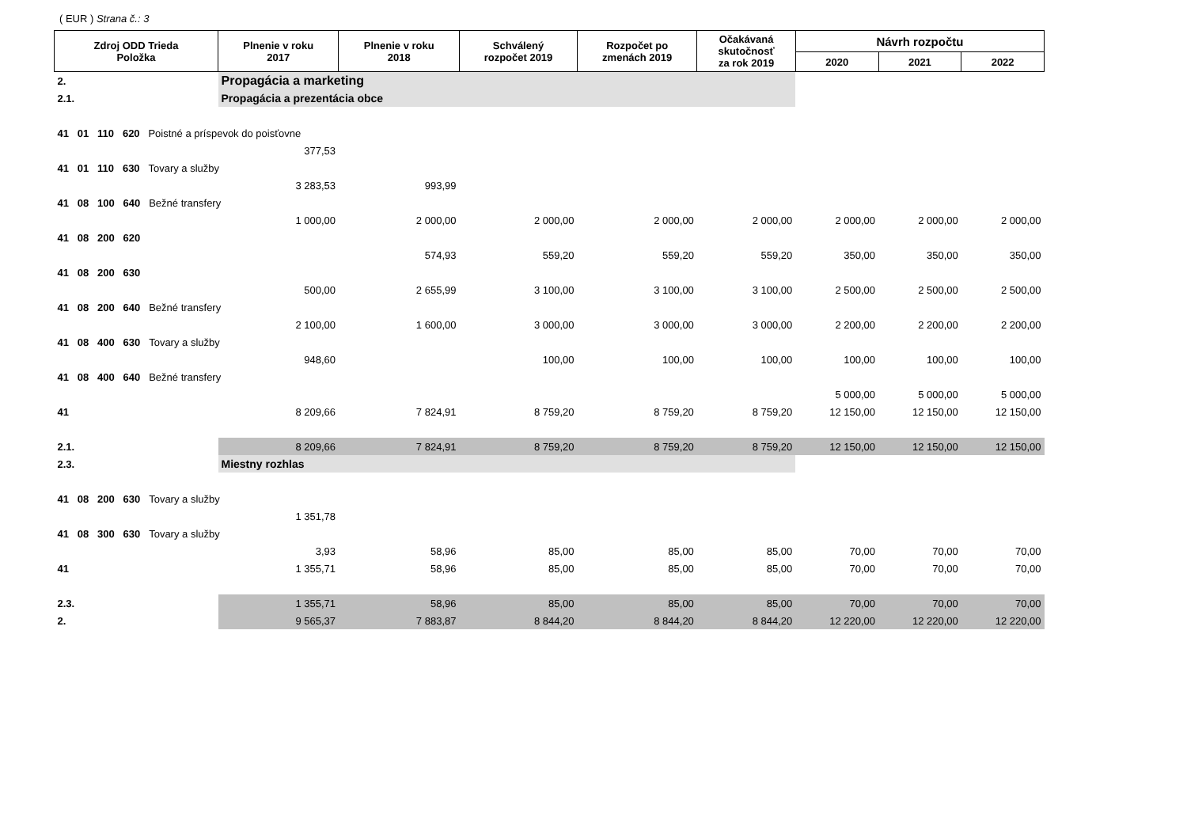( EUR ) Strana č.: 3
| Zdroj ODD Trieda Položka | Plnenie v roku 2017 | Plnenie v roku 2018 | Schválený rozpočet 2019 | Rozpočet po zmenách 2019 | Očakávaná skutočnosť za rok 2019 | Návrh rozpočtu | | |
| --- | --- | --- | --- | --- | --- | --- | --- | --- |
| | | | | | | 2020 | 2021 | 2022 |
| 2. | Propagácia a marketing | | | | | | | |
| 2.1. | Propagácia a prezentácia obce | | | | | | | |
| 41 01 110 620 Poistné a príspevok do poisťovne | | | | | | | | |
| | 377,53 | | | | | | | |
| 41 01 110 630 Tovary a služby | | | | | | | | |
| | 3 283,53 | 993,99 | | | | | | |
| 41 08 100 640 Bežné transfery | | | | | | | | |
| | 1 000,00 | 2 000,00 | 2 000,00 | 2 000,00 | 2 000,00 | 2 000,00 | 2 000,00 | 2 000,00 |
| 41 08 200 620 | | | | | | | | |
| | | 574,93 | 559,20 | 559,20 | 559,20 | 350,00 | 350,00 | 350,00 |
| 41 08 200 630 | | | | | | | | |
| | 500,00 | 2 655,99 | 3 100,00 | 3 100,00 | 3 100,00 | 2 500,00 | 2 500,00 | 2 500,00 |
| 41 08 200 640 Bežné transfery | | | | | | | | |
| | 2 100,00 | 1 600,00 | 3 000,00 | 3 000,00 | 3 000,00 | 2 200,00 | 2 200,00 | 2 200,00 |
| 41 08 400 630 Tovary a služby | | | | | | | | |
| | 948,60 | | 100,00 | 100,00 | 100,00 | 100,00 | 100,00 | 100,00 |
| 41 08 400 640 Bežné transfery | | | | | | | | |
| | | | | | | 5 000,00 | 5 000,00 | 5 000,00 |
| 41 | 8 209,66 | 7 824,91 | 8 759,20 | 8 759,20 | 8 759,20 | 12 150,00 | 12 150,00 | 12 150,00 |
| 2.1. | 8 209,66 | 7 824,91 | 8 759,20 | 8 759,20 | 8 759,20 | 12 150,00 | 12 150,00 | 12 150,00 |
| 2.3. | Miestny rozhlas | | | | | | | |
| 41 08 200 630 Tovary a služby | | | | | | | | |
| | 1 351,78 | | | | | | | |
| 41 08 300 630 Tovary a služby | | | | | | | | |
| | 3,93 | 58,96 | 85,00 | 85,00 | 85,00 | 70,00 | 70,00 | 70,00 |
| 41 | 1 355,71 | 58,96 | 85,00 | 85,00 | 85,00 | 70,00 | 70,00 | 70,00 |
| 2.3. | 1 355,71 | 58,96 | 85,00 | 85,00 | 85,00 | 70,00 | 70,00 | 70,00 |
| 2. | 9 565,37 | 7 883,87 | 8 844,20 | 8 844,20 | 8 844,20 | 12 220,00 | 12 220,00 | 12 220,00 |